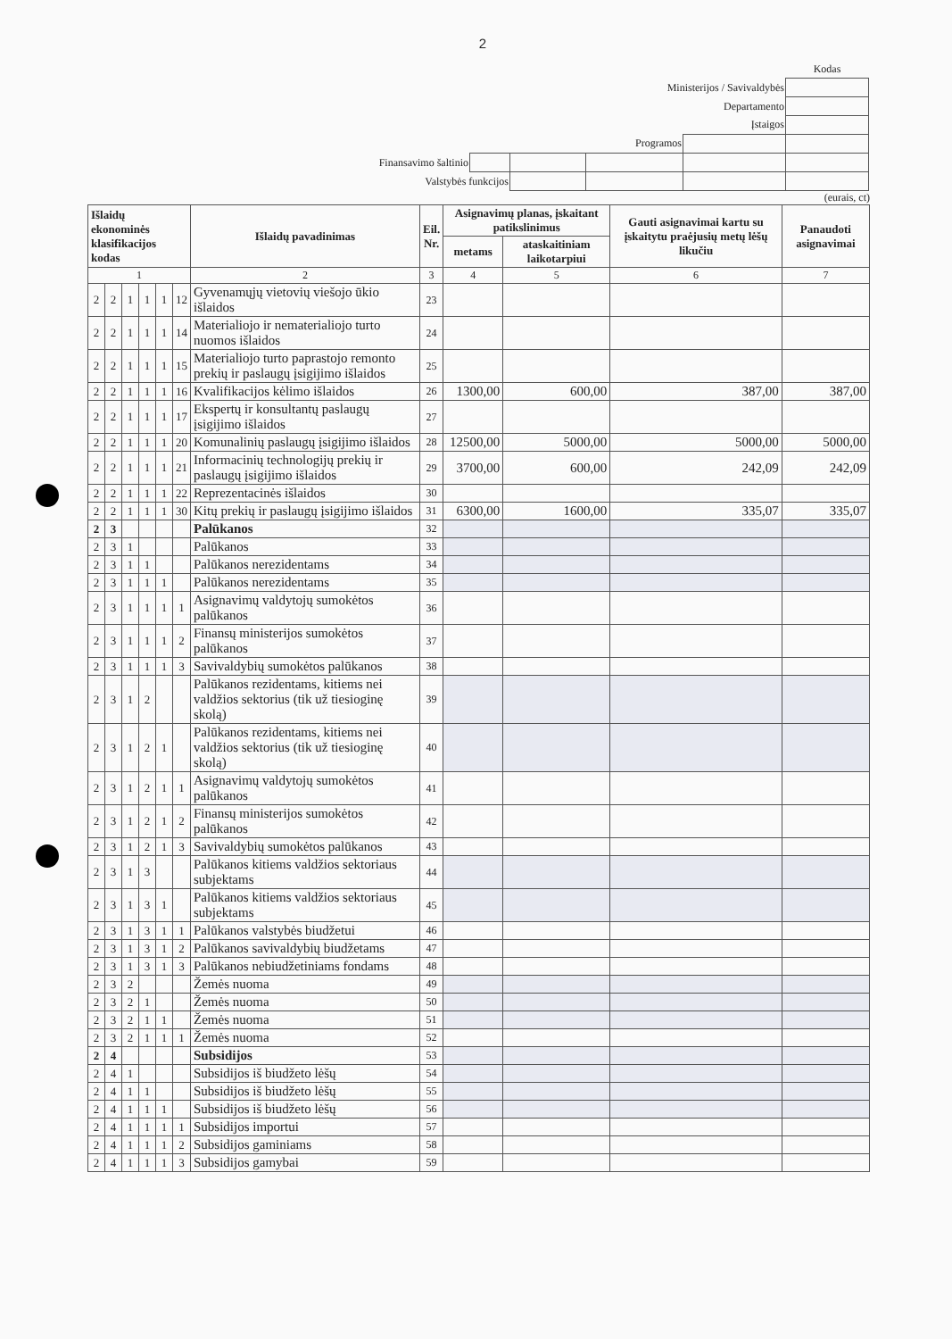2
| | | | | | Kodas |
| Ministerijos / Savivaldybės | | | | | |
| Departamento | | | | | |
| Įstaigos | | | | | |
| Programos | | | | | |
| Finansavimo šaltinio | | | | | |
| Valstybės funkcijos | | | | | |
(eurais, ct)
| Išlaidų ekonominės klasifikacijos kodas | | | | | | Išlaidų pavadinimas | Eil. Nr. | Asignavimų planas, įskaitant patikslinimus | | Gauti asignavimai kartu su įskaitytu praėjusių metų lėšų likučiu | Panaudoti asignavimai |
| --- | --- | --- | --- | --- | --- | --- | --- | --- | --- | --- | --- |
| | | | | | | | | metams | ataskaitiniam laikotarpiui | | |
| 1 | | | | | | 2 | 3 | 4 | 5 | 6 | 7 |
| 2 | 2 | 1 | 1 | 1 | 12 | Gyvenamųjų vietovių viešojo ūkio išlaidos | 23 | | | | |
| 2 | 2 | 1 | 1 | 1 | 14 | Materialiojo ir nematerialiojo turto nuomos išlaidos | 24 | | | | |
| 2 | 2 | 1 | 1 | 1 | 15 | Materialiojo turto paprastojo remonto prekių ir paslaugų įsigijimo išlaidos | 25 | | | | |
| 2 | 2 | 1 | 1 | 1 | 16 | Kvalifikacijos kėlimo išlaidos | 26 | 1300,00 | 600,00 | 387,00 | 387,00 |
| 2 | 2 | 1 | 1 | 1 | 17 | Ekspertų ir konsultantų paslaugų įsigijimo išlaidos | 27 | | | | |
| 2 | 2 | 1 | 1 | 1 | 20 | Komunalinių paslaugų įsigijimo išlaidos | 28 | 12500,00 | 5000,00 | 5000,00 | 5000,00 |
| 2 | 2 | 1 | 1 | 1 | 21 | Informacinių technologijų prekių ir paslaugų įsigijimo išlaidos | 29 | 3700,00 | 600,00 | 242,09 | 242,09 |
| 2 | 2 | 1 | 1 | 1 | 22 | Reprezentacinės išlaidos | 30 | | | | |
| 2 | 2 | 1 | 1 | 1 | 30 | Kitų prekių ir paslaugų įsigijimo išlaidos | 31 | 6300,00 | 1600,00 | 335,07 | 335,07 |
| 2 | 3 | | | | | Palūkanos | 32 | | | | |
| 2 | 3 | 1 | | | | Palūkanos | 33 | | | | |
| 2 | 3 | 1 | 1 | | | Palūkanos nerezidentams | 34 | | | | |
| 2 | 3 | 1 | 1 | 1 | | Palūkanos nerezidentams | 35 | | | | |
| 2 | 3 | 1 | 1 | 1 | 1 | Asignavimų valdytojų sumokėtos palūkanos | 36 | | | | |
| 2 | 3 | 1 | 1 | 1 | 2 | Finansų ministerijos sumokėtos palūkanos | 37 | | | | |
| 2 | 3 | 1 | 1 | 1 | 3 | Savivaldybių sumokėtos palūkanos | 38 | | | | |
| 2 | 3 | 1 | 2 | | | Palūkanos rezidentams, kitiems nei valdžios sektorius (tik už tiesioginę skolą) | 39 | | | | |
| 2 | 3 | 1 | 2 | 1 | | Palūkanos rezidentams, kitiems nei valdžios sektorius (tik už tiesioginę skolą) | 40 | | | | |
| 2 | 3 | 1 | 2 | 1 | 1 | Asignavimų valdytojų sumokėtos palūkanos | 41 | | | | |
| 2 | 3 | 1 | 2 | 1 | 2 | Finansų ministerijos sumokėtos palūkanos | 42 | | | | |
| 2 | 3 | 1 | 2 | 1 | 3 | Savivaldybių sumokėtos palūkanos | 43 | | | | |
| 2 | 3 | 1 | 3 | | | Palūkanos kitiems valdžios sektoriaus subjektams | 44 | | | | |
| 2 | 3 | 1 | 3 | 1 | | Palūkanos kitiems valdžios sektoriaus subjektams | 45 | | | | |
| 2 | 3 | 1 | 3 | 1 | 1 | Palūkanos valstybės biudžetui | 46 | | | | |
| 2 | 3 | 1 | 3 | 1 | 2 | Palūkanos savivaldybių biudžetams | 47 | | | | |
| 2 | 3 | 1 | 3 | 1 | 3 | Palūkanos nebiudžetiniams fondams | 48 | | | | |
| 2 | 3 | 2 | | | | Žemės nuoma | 49 | | | | |
| 2 | 3 | 2 | 1 | | | Žemės nuoma | 50 | | | | |
| 2 | 3 | 2 | 1 | 1 | | Žemės nuoma | 51 | | | | |
| 2 | 3 | 2 | 1 | 1 | 1 | Žemės nuoma | 52 | | | | |
| 2 | 4 | | | | | Subsidijos | 53 | | | | |
| 2 | 4 | 1 | | | | Subsidijos iš biudžeto lėšų | 54 | | | | |
| 2 | 4 | 1 | 1 | | | Subsidijos iš biudžeto lėšų | 55 | | | | |
| 2 | 4 | 1 | 1 | 1 | | Subsidijos iš biudžeto lėšų | 56 | | | | |
| 2 | 4 | 1 | 1 | 1 | 1 | Subsidijos importui | 57 | | | | |
| 2 | 4 | 1 | 1 | 1 | 2 | Subsidijos gaminiams | 58 | | | | |
| 2 | 4 | 1 | 1 | 1 | 3 | Subsidijos gamybai | 59 | | | | |